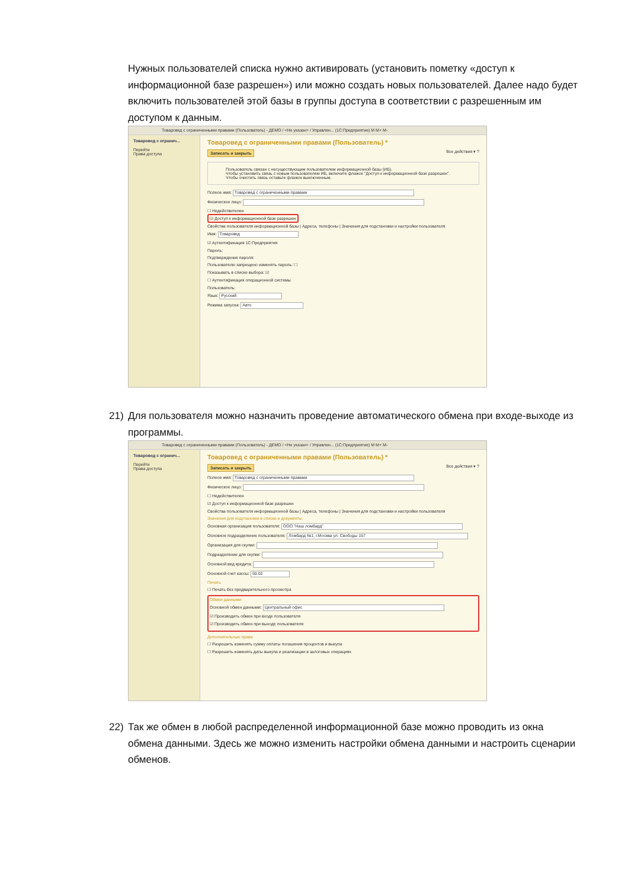Нужных пользователей списка нужно активировать (установить пометку «доступ к информационной базе разрешен») или можно создать новых пользователей. Далее надо будет включить пользователей этой базы в группы доступа в соответствии с разрешенным им доступом к данным.
Товаровед с ограниченными правами (Пользователь) - ДЕМО / <Не указан> / Управлен... (1С:Предприятие) M M+ M-
Товаровед с огранич...
Перейти
Права доступа
Товаровед с ограниченными правами (Пользователь) *
Записать и закрыть Все действия ▾ ?
Пользователь связан с несуществующим пользователем информационной базы (ИБ).
Чтобы установить связь с новым пользователем ИБ, включите флажок "Доступ к информационной базе разрешен".
Чтобы очистить связь оставьте флажок выключенным.
Полное имя: Товаровед с ограниченными правами
Физическое лицо:
☐ Недействителен
☑ Доступ к информационной базе разрешен
Свойства пользователя информационной базы | Адреса, телефоны | Значения для подстановки и настройки пользователя
Имя: Товаровед
☑ Аутентификация 1С:Предприятия
Пароль:
Подтверждение пароля:
Пользователю запрещено изменять пароль: ☐
Показывать в списке выбора: ☑
☐ Аутентификация операционной системы
Пользователь:
Язык: Русский
Режима запуска: Авто
21) Для пользователя можно назначить проведение автоматического обмена при входе-выходе из программы.
Товаровед с ограниченными правами (Пользователь) - ДЕМО / <Не указан> / Управлен... (1С:Предприятие) M M+ M-
Товаровед с огранич...
Перейти
Права доступа
Товаровед с ограниченными правами (Пользователь) *
Записать и закрыть Все действия ▾ ?
Полное имя: Товаровед с ограниченными правами
Физическое лицо:
☐ Недействителен
☑ Доступ к информационной базе разрешен
Свойства пользователя информационной базы | Адреса, телефоны | Значения для подстановки и настройки пользователя
Значения для подстановки в списки и документы
Основная организация пользователя: ООО "Наш ломбард"
Основное подразделение пользователя: Ломбард №1; г.Москва ул. Свободы 157
Организация для скупки:
Подразделение для скупки:
Основной вид кредита:
Основной счет кассы: 50.02
Печать
☐ Печать без предварительного просмотра
Обмен данными
Основной обмен данными: Центральный офис
☑ Производить обмен при входе пользователя
☑ Производить обмен при выходе пользователя
Дополнительные права
☐ Разрешить изменять сумму оплаты погашения процентов и выкупа
☐ Разрешить изменять даты выкупа и реализации в залоговых операциях
22) Так же обмен в любой распределенной информационной базе можно проводить из окна обмена данными. Здесь же можно изменить настройки обмена данными и настроить сценарии обменов.